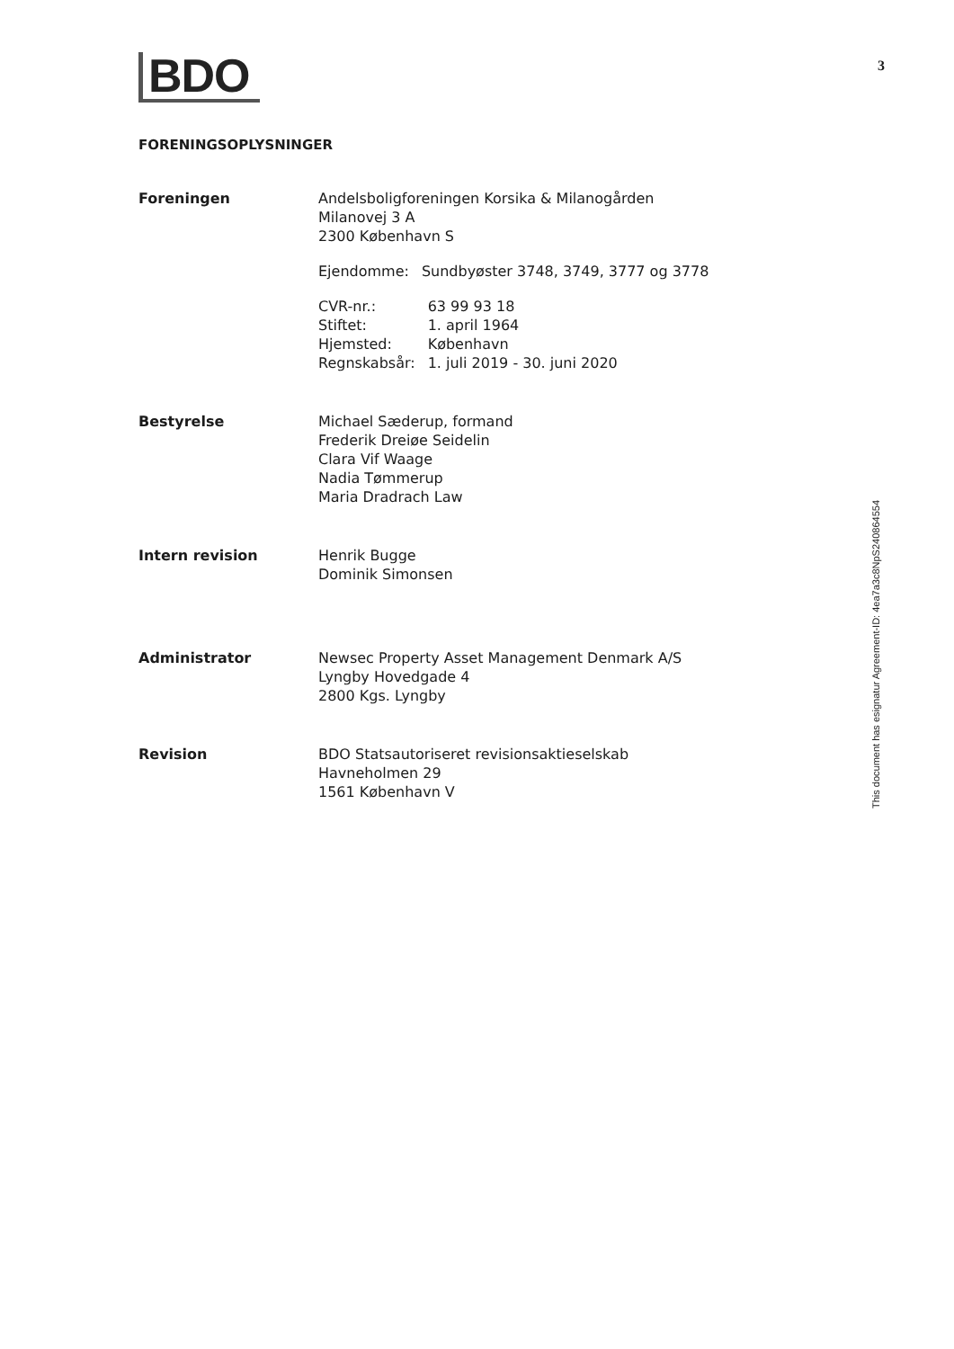BDO
3
FORENINGSOPLYSNINGER
| Foreningen | Andelsboligforeningen Korsika & Milanogården Milanovej 3 A 2300 København S / Ejendomme: / Sundbyøster 3748, 3749, 3777 og 3778 / / CVR-nr.: / 63 99 93 18 / / Stiftet: / 1. april 1964 / / Hjemsted: / København / / Regnskabsår: / 1. juli 2019 - 30. juni 2020 / |
| Bestyrelse | Michael Sæderup, formand Frederik Dreiøe Seidelin Clara Vif Waage Nadia Tømmerup Maria Dradrach Law |
| Intern revision | Henrik Bugge Dominik Simonsen |
| Administrator | Newsec Property Asset Management Denmark A/S Lyngby Hovedgade 4 2800 Kgs. Lyngby |
| Revision | BDO Statsautoriseret revisionsaktieselskab Havneholmen 29 1561 København V |
This document has esignatur Agreement-ID: 4ea7a3c8NpS240864554